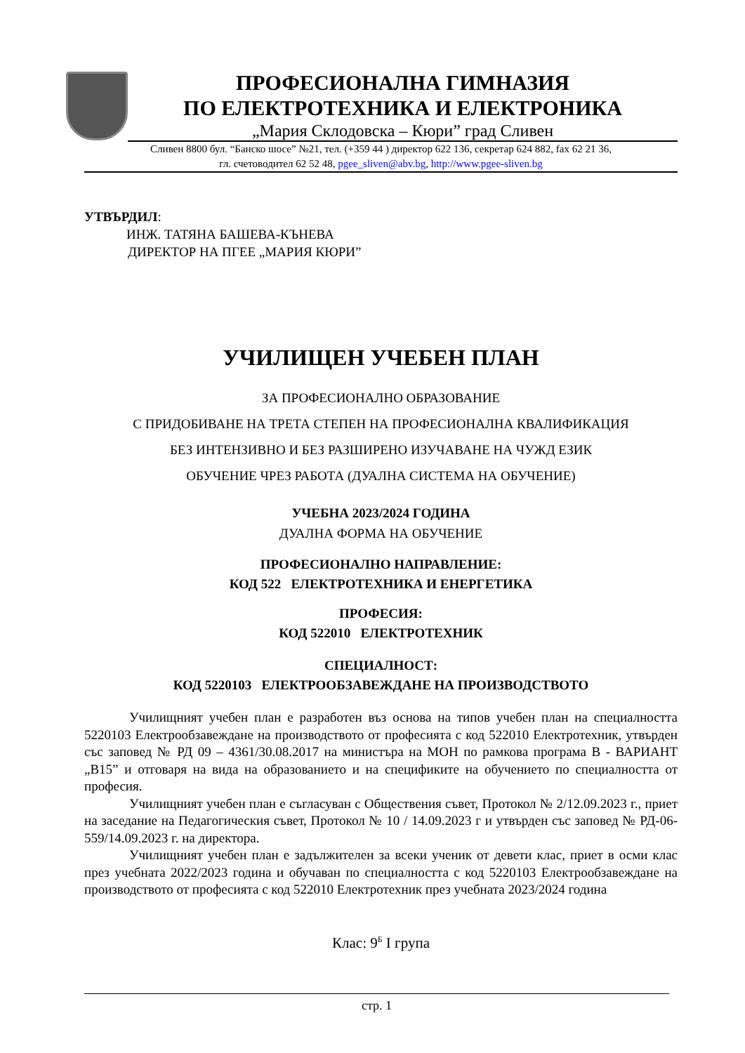ПРОФЕСИОНАЛНА ГИМНАЗИЯ
ПО ЕЛЕКТРОТЕХНИКА И ЕЛЕКТРОНИКА
„Мария Склодовска – Кюри” град Сливен
Сливен 8800 бул. “Банско шосе” №21, тел. (+359 44 ) директор 622 136, секретар 624 882, fax 62 21 36,
гл. счетоводител 62 52 48, pgee_sliven@abv.bg, http://www.pgee-sliven.bg
УТВЪРДИЛ:
ИНЖ. ТАТЯНА БАШЕВА-КЪНЕВА
ДИРЕКТОР НА ПГЕЕ „МАРИЯ КЮРИ”
УЧИЛИЩЕН УЧЕБЕН ПЛАН
ЗА ПРОФЕСИОНАЛНО ОБРАЗОВАНИЕ
С ПРИДОБИВАНЕ НА ТРЕТА СТЕПЕН НА ПРОФЕСИОНАЛНА КВАЛИФИКАЦИЯ
БЕЗ ИНТЕНЗИВНО И БЕЗ РАЗШИРЕНО ИЗУЧАВАНЕ НА ЧУЖД ЕЗИК
ОБУЧЕНИЕ ЧРЕЗ РАБОТА (ДУАЛНА СИСТЕМА НА ОБУЧЕНИЕ)
УЧЕБНА 2023/2024 ГОДИНА
ДУАЛНА ФОРМА НА ОБУЧЕНИЕ
ПРОФЕСИОНАЛНО НАПРАВЛЕНИЕ:
КОД 522 ЕЛЕКТРОТЕХНИКА И ЕНЕРГЕТИКА
ПРОФЕСИЯ:
КОД 522010 ЕЛЕКТРОТЕХНИК
СПЕЦИАЛНОСТ:
КОД 5220103 ЕЛЕКТРООБЗАВЕЖДАНЕ НА ПРОИЗВОДСТВОТО
Училищният учебен план е разработен въз основа на типов учебен план на специалността 5220103 Електрообзавеждане на производството от професията с код 522010 Електротехник, утвърден със заповед № РД 09 – 4361/30.08.2017 на министъра на МОН по рамкова програма В - ВАРИАНТ „В15” и отговаря на вида на образованието и на спецификите на обучението по специалността от професия.
Училищният учебен план е съгласуван с Обществения съвет, Протокол № 2/12.09.2023 г., приет на заседание на Педагогическия съвет, Протокол № 10 / 14.09.2023 г и утвърден със заповед № РД-06-559/14.09.2023 г. на директора.
Училищният учебен план е задължителен за всеки ученик от девети клас, приет в осми клас през учебната 2022/2023 година и обучаван по специалността с код 5220103 Електрообзавеждане на производството от професията с код 522010 Електротехник през учебната 2023/2024 година
Клас: 9<sup>Б</sup> I група
стр. 1